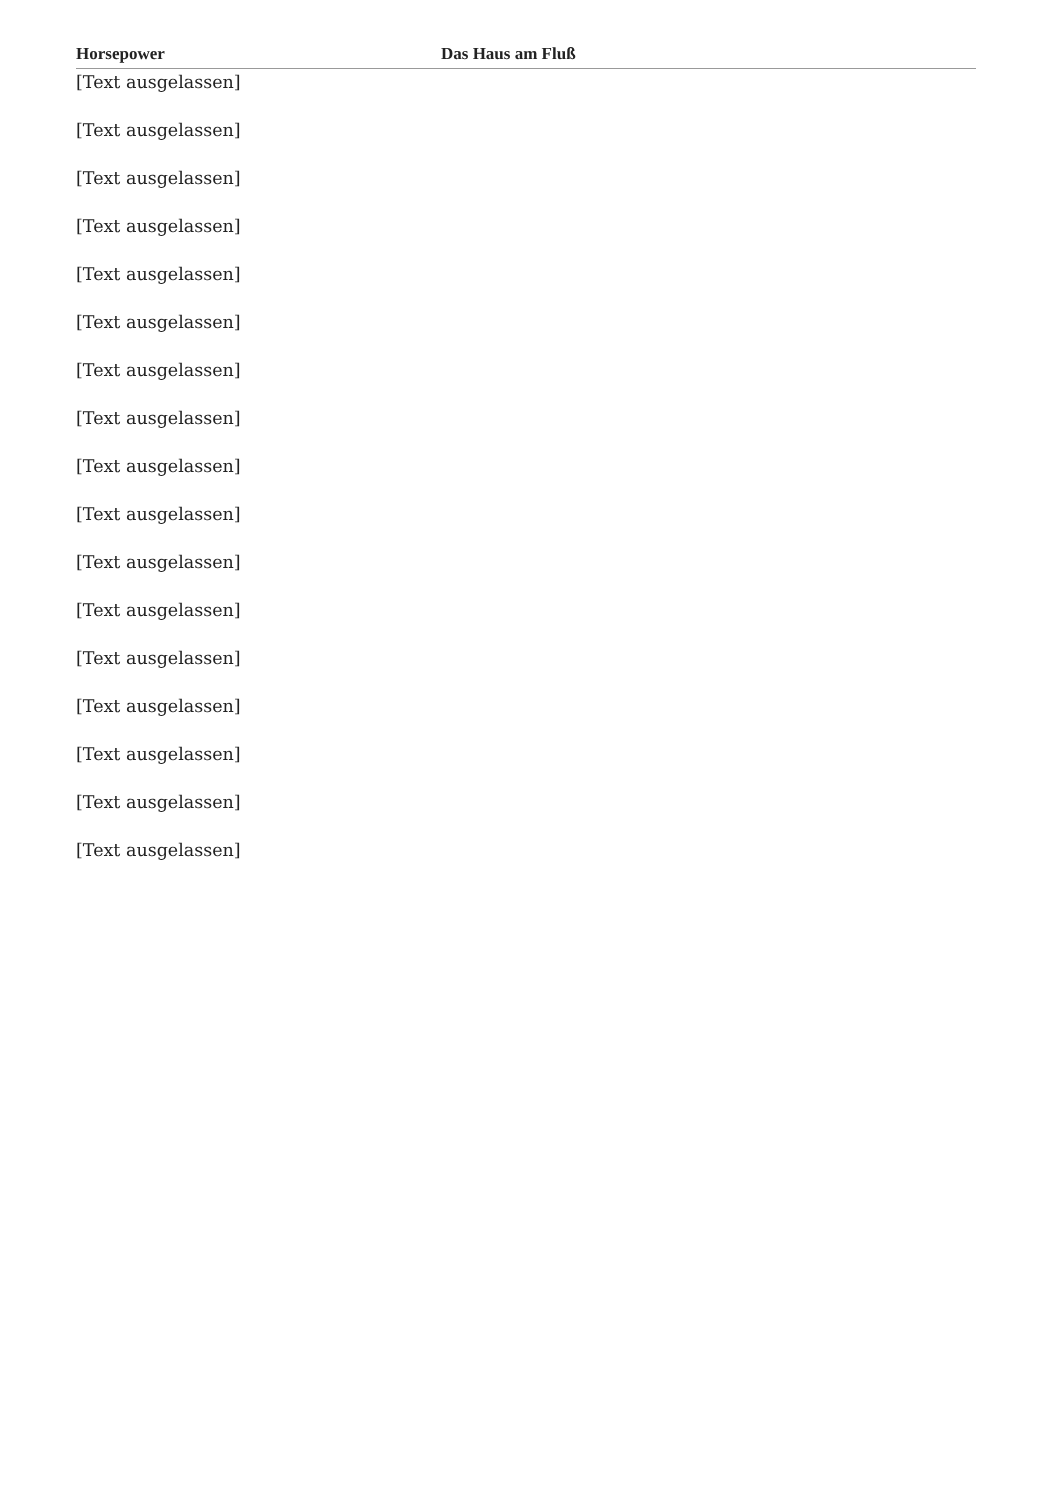Horsepower Das Haus am Fluß
[Text ausgelassen]
[Text ausgelassen]
[Text ausgelassen]
[Text ausgelassen]
[Text ausgelassen]
[Text ausgelassen]
[Text ausgelassen]
[Text ausgelassen]
[Text ausgelassen]
[Text ausgelassen]
[Text ausgelassen]
[Text ausgelassen]
[Text ausgelassen]
[Text ausgelassen]
[Text ausgelassen]
[Text ausgelassen]
[Text ausgelassen]